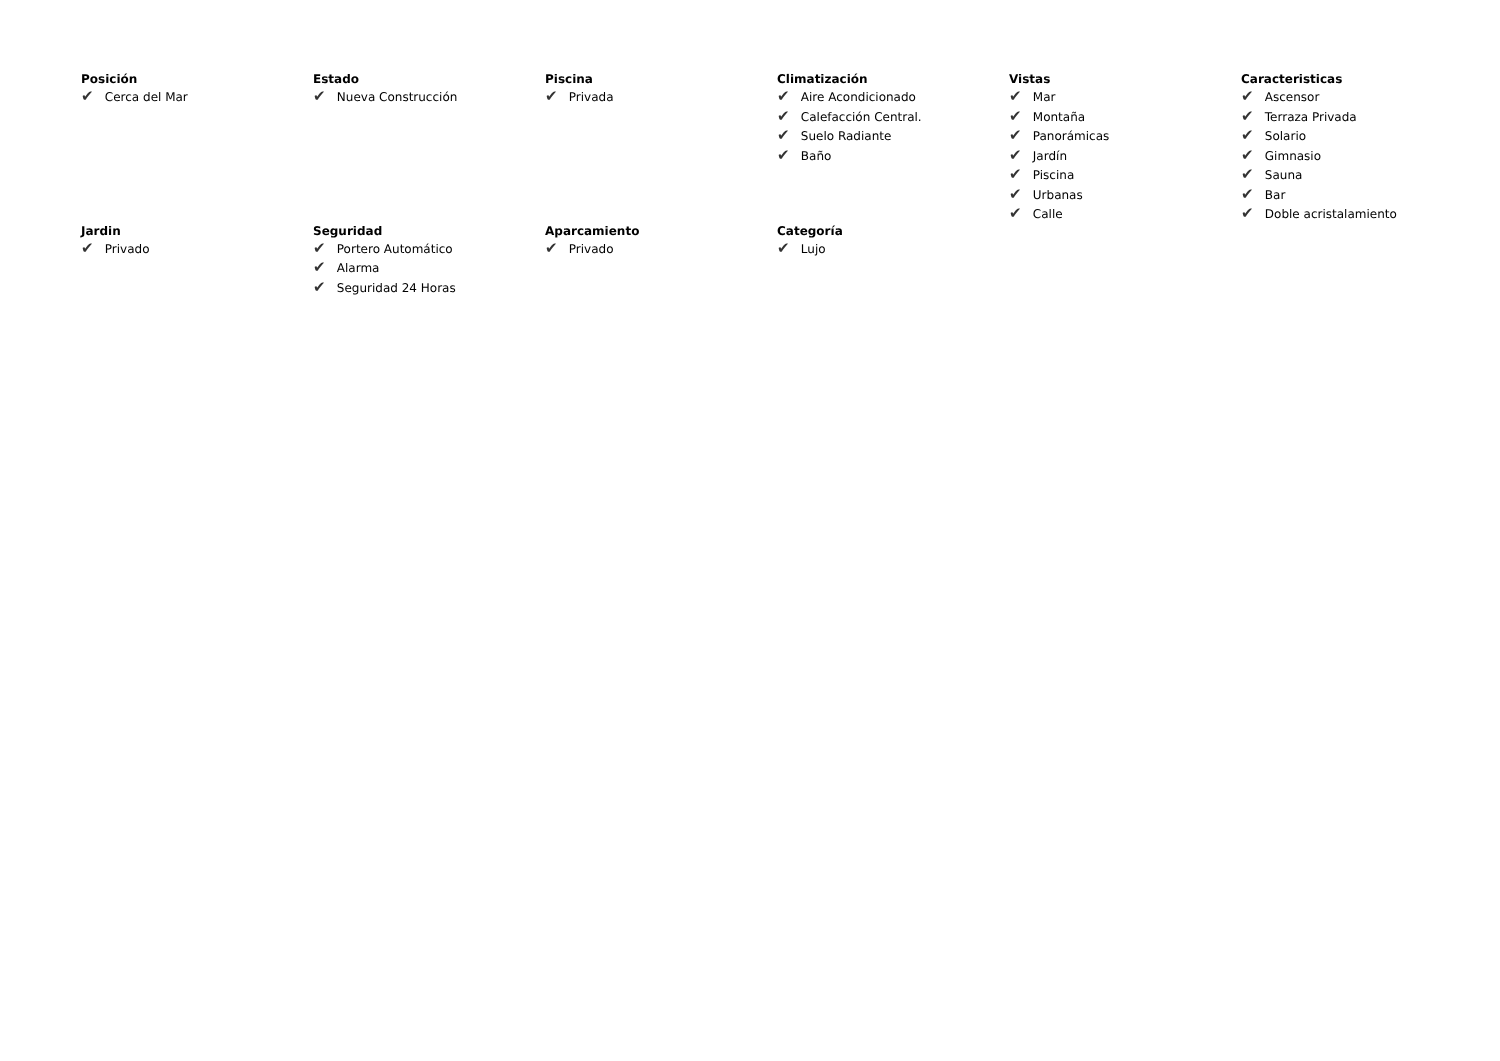Posición
✔ Cerca del Mar
Estado
✔ Nueva Construcción
Piscina
✔ Privada
Climatización
✔ Aire Acondicionado
✔ Calefacción Central.
✔ Suelo Radiante
✔ Baño
Vistas
✔ Mar
✔ Montaña
✔ Panorámicas
✔ Jardín
✔ Piscina
✔ Urbanas
✔ Calle
Caracteristicas
✔ Ascensor
✔ Terraza Privada
✔ Solario
✔ Gimnasio
✔ Sauna
✔ Bar
✔ Doble acristalamiento
Jardin
✔ Privado
Seguridad
✔ Portero Automático
✔ Alarma
✔ Seguridad 24 Horas
Aparcamiento
✔ Privado
Categoría
✔ Lujo